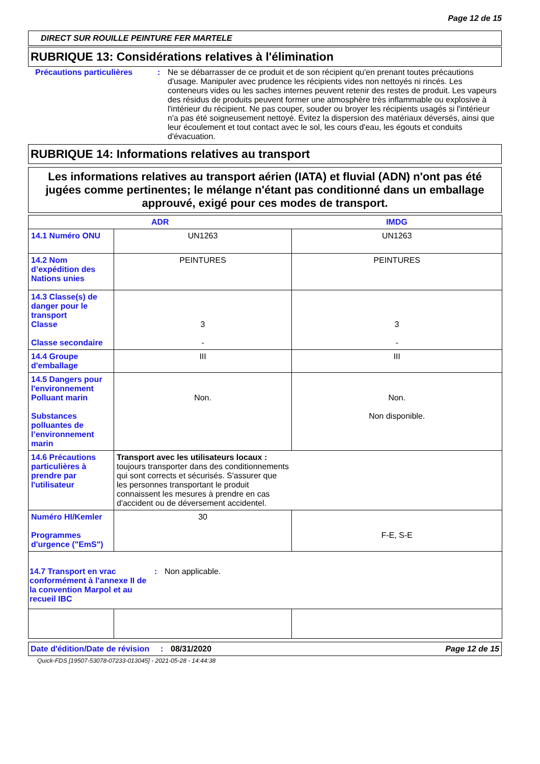Page 12 de 15
DIRECT SUR ROUILLE PEINTURE FER MARTELE
RUBRIQUE 13: Considérations relatives à l'élimination
Précautions particulières : Ne se débarrasser de ce produit et de son récipient qu'en prenant toutes précautions d'usage. Manipuler avec prudence les récipients vides non nettoyés ni rincés. Les conteneurs vides ou les saches internes peuvent retenir des restes de produit. Les vapeurs des résidus de produits peuvent former une atmosphère très inflammable ou explosive à l'intérieur du récipient. Ne pas couper, souder ou broyer les récipients usagés si l'intérieur n'a pas été soigneusement nettoyé. Évitez la dispersion des matériaux déversés, ainsi que leur écoulement et tout contact avec le sol, les cours d'eau, les égouts et conduits d'évacuation.
RUBRIQUE 14: Informations relatives au transport
Les informations relatives au transport aérien (IATA) et fluvial (ADN) n'ont pas été jugées comme pertinentes; le mélange n'étant pas conditionné dans un emballage approuvé, exigé pour ces modes de transport.
| ADR | | IMDG |
| --- | --- | --- |
| 14.1 Numéro ONU | UN1263 | UN1263 |
| 14.2 Nom d’expédition des Nations unies | PEINTURES | PEINTURES |
| 14.3 Classe(s) de danger pour le transport Classe Classe secondaire | 3 - | 3 - |
| 14.4 Groupe d'emballage | III | III |
| 14.5 Dangers pour l'environnement Polluant marin Substances polluantes de l’environnement marin | Non. | Non. Non disponible. |
| 14.6 Précautions particulières à prendre par l'utilisateur | Transport avec les utilisateurs locaux : toujours transporter dans des conditionnements qui sont corrects et sécurisés. S'assurer que les personnes transportant le produit connaissent les mesures à prendre en cas d'accident ou de déversement accidentel. | |
| Numéro HI/Kemler Programmes d'urgence ("EmS") | 30 | F-E, S-E |
| 14.7 Transport en vrac conformément à l’annexe II de la convention Marpol et au recueil IBC : Non applicable. | | |
Date d'édition/Date de révision
: 08/31/2020 Page 12 de 15
Quick-FDS [19507-53078-07233-013045] - 2021-05-28 - 14:44:38